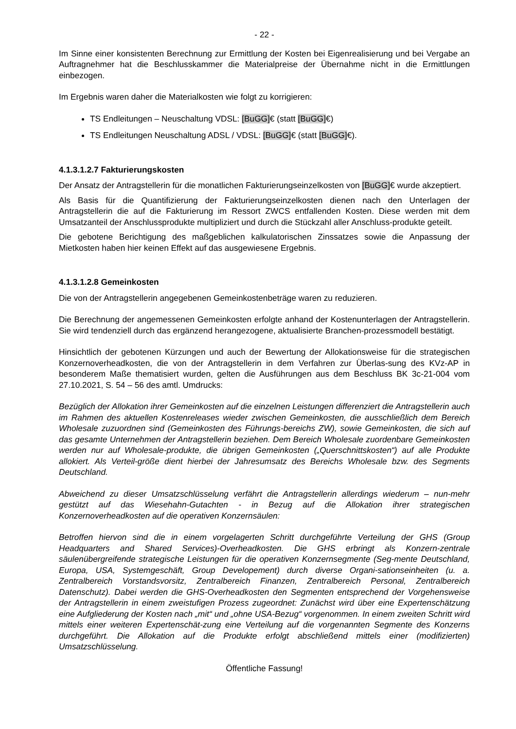- 22 -
Im Sinne einer konsistenten Berechnung zur Ermittlung der Kosten bei Eigenrealisierung und bei Vergabe an Auftragnehmer hat die Beschlusskammer die Materialpreise der Übernahme nicht in die Ermittlungen einbezogen.
Im Ergebnis waren daher die Materialkosten wie folgt zu korrigieren:
TS Endleitungen – Neuschaltung VDSL: [BuGG]€ (statt [BuGG]€)
TS Endleitungen Neuschaltung ADSL / VDSL: [BuGG]€ (statt [BuGG]€).
4.1.3.1.2.7 Fakturierungskosten
Der Ansatz der Antragstellerin für die monatlichen Fakturierungseinzelkosten von [BuGG]€ wurde akzeptiert.
Als Basis für die Quantifizierung der Fakturierungseinzelkosten dienen nach den Unterlagen der Antragstellerin die auf die Fakturierung im Ressort ZWCS entfallenden Kosten. Diese werden mit dem Umsatzanteil der Anschlussprodukte multipliziert und durch die Stückzahl aller Anschluss-produkte geteilt.
Die gebotene Berichtigung des maßgeblichen kalkulatorischen Zinssatzes sowie die Anpassung der Mietkosten haben hier keinen Effekt auf das ausgewiesene Ergebnis.
4.1.3.1.2.8 Gemeinkosten
Die von der Antragstellerin angegebenen Gemeinkostenbeträge waren zu reduzieren.
Die Berechnung der angemessenen Gemeinkosten erfolgte anhand der Kostenunterlagen der Antragstellerin. Sie wird tendenziell durch das ergänzend herangezogene, aktualisierte Branchen-prozessmodell bestätigt.
Hinsichtlich der gebotenen Kürzungen und auch der Bewertung der Allokationsweise für die strategischen Konzernoverheadkosten, die von der Antragstellerin in dem Verfahren zur Überlas-sung des KVz-AP in besonderem Maße thematisiert wurden, gelten die Ausführungen aus dem Beschluss BK 3c-21-004 vom 27.10.2021, S. 54 – 56 des amtl. Umdrucks:
Bezüglich der Allokation ihrer Gemeinkosten auf die einzelnen Leistungen differenziert die Antragstellerin auch im Rahmen des aktuellen Kostenreleases wieder zwischen Gemeinkosten, die ausschließlich dem Bereich Wholesale zuzuordnen sind (Gemeinkosten des Führungs-bereichs ZW), sowie Gemeinkosten, die sich auf das gesamte Unternehmen der Antragstellerin beziehen. Dem Bereich Wholesale zuordenbare Gemeinkosten werden nur auf Wholesale-produkte, die übrigen Gemeinkosten („Querschnittskosten“) auf alle Produkte allokiert. Als Verteil-größe dient hierbei der Jahresumsatz des Bereichs Wholesale bzw. des Segments Deutschland.
Abweichend zu dieser Umsatzschlüsselung verfährt die Antragstellerin allerdings wiederum – nun-mehr gestützt auf das Wiesehahn-Gutachten - in Bezug auf die Allokation ihrer strategischen Konzernoverheadkosten auf die operativen Konzernsäulen:
Betroffen hiervon sind die in einem vorgelagerten Schritt durchgeführte Verteilung der GHS (Group Headquarters and Shared Services)-Overheadkosten. Die GHS erbringt als Konzern-zentrale säulenübergreifende strategische Leistungen für die operativen Konzernsegmente (Seg-mente Deutschland, Europa, USA, Systemgeschäft, Group Developement) durch diverse Organi-sationseinheiten (u. a. Zentralbereich Vorstandsvorsitz, Zentralbereich Finanzen, Zentralbereich Personal, Zentralbereich Datenschutz). Dabei werden die GHS-Overheadkosten den Segmenten entsprechend der Vorgehensweise der Antragstellerin in einem zweistufigen Prozess zugeordnet: Zunächst wird über eine Expertenschätzung eine Aufgliederung der Kosten nach „mit“ und „ohne USA-Bezug“ vorgenommen. In einem zweiten Schritt wird mittels einer weiteren Expertenschät-zung eine Verteilung auf die vorgenannten Segmente des Konzerns durchgeführt. Die Allokation auf die Produkte erfolgt abschließend mittels einer (modifizierten) Umsatzschlüsselung.
Öffentliche Fassung!